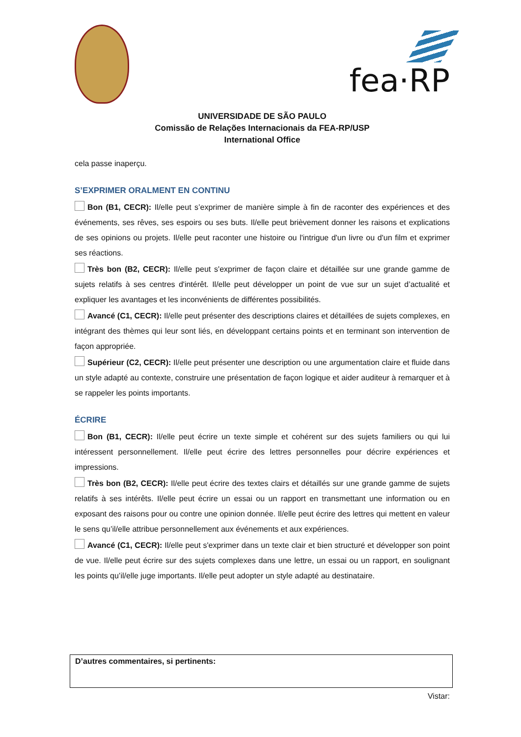fea·RP
UNIVERSIDADE DE SÃO PAULO
Comissão de Relações Internacionais da FEA-RP/USP
International Office
cela passe inaperçu.
S’EXPRIMER ORALMENT EN CONTINU
Bon (B1, CECR): Il/elle peut s’exprimer de manière simple à fin de raconter des expériences et des événements, ses rêves, ses espoirs ou ses buts. Il/elle peut brièvement donner les raisons et explications de ses opinions ou projets. Il/elle peut raconter une histoire ou l'intrigue d'un livre ou d'un film et exprimer ses réactions.
Très bon (B2, CECR): Il/elle peut s'exprimer de façon claire et détaillée sur une grande gamme de sujets relatifs à ses centres d'intérêt. Il/elle peut développer un point de vue sur un sujet d’actualité et expliquer les avantages et les inconvénients de différentes possibilités.
Avancé (C1, CECR): Il/elle peut présenter des descriptions claires et détaillées de sujets complexes, en intégrant des thèmes qui leur sont liés, en développant certains points et en terminant son intervention de façon appropriée.
Supérieur (C2, CECR): Il/elle peut présenter une description ou une argumentation claire et fluide dans un style adapté au contexte, construire une présentation de façon logique et aider auditeur à remarquer et à se rappeler les points importants.
ÉCRIRE
Bon (B1, CECR): Il/elle peut écrire un texte simple et cohérent sur des sujets familiers ou qui lui intéressent personnellement. Il/elle peut écrire des lettres personnelles pour décrire expériences et impressions.
Très bon (B2, CECR): Il/elle peut écrire des textes clairs et détaillés sur une grande gamme de sujets relatifs à ses intérêts. Il/elle peut écrire un essai ou un rapport en transmettant une information ou en exposant des raisons pour ou contre une opinion donnée. Il/elle peut écrire des lettres qui mettent en valeur le sens qu’il/elle attribue personnellement aux événements et aux expériences.
Avancé (C1, CECR): Il/elle peut s'exprimer dans un texte clair et bien structuré et développer son point de vue. Il/elle peut écrire sur des sujets complexes dans une lettre, un essai ou un rapport, en soulignant les points qu’il/elle juge importants. Il/elle peut adopter un style adapté au destinataire.
D’autres commentaires, si pertinents:
Vistar: